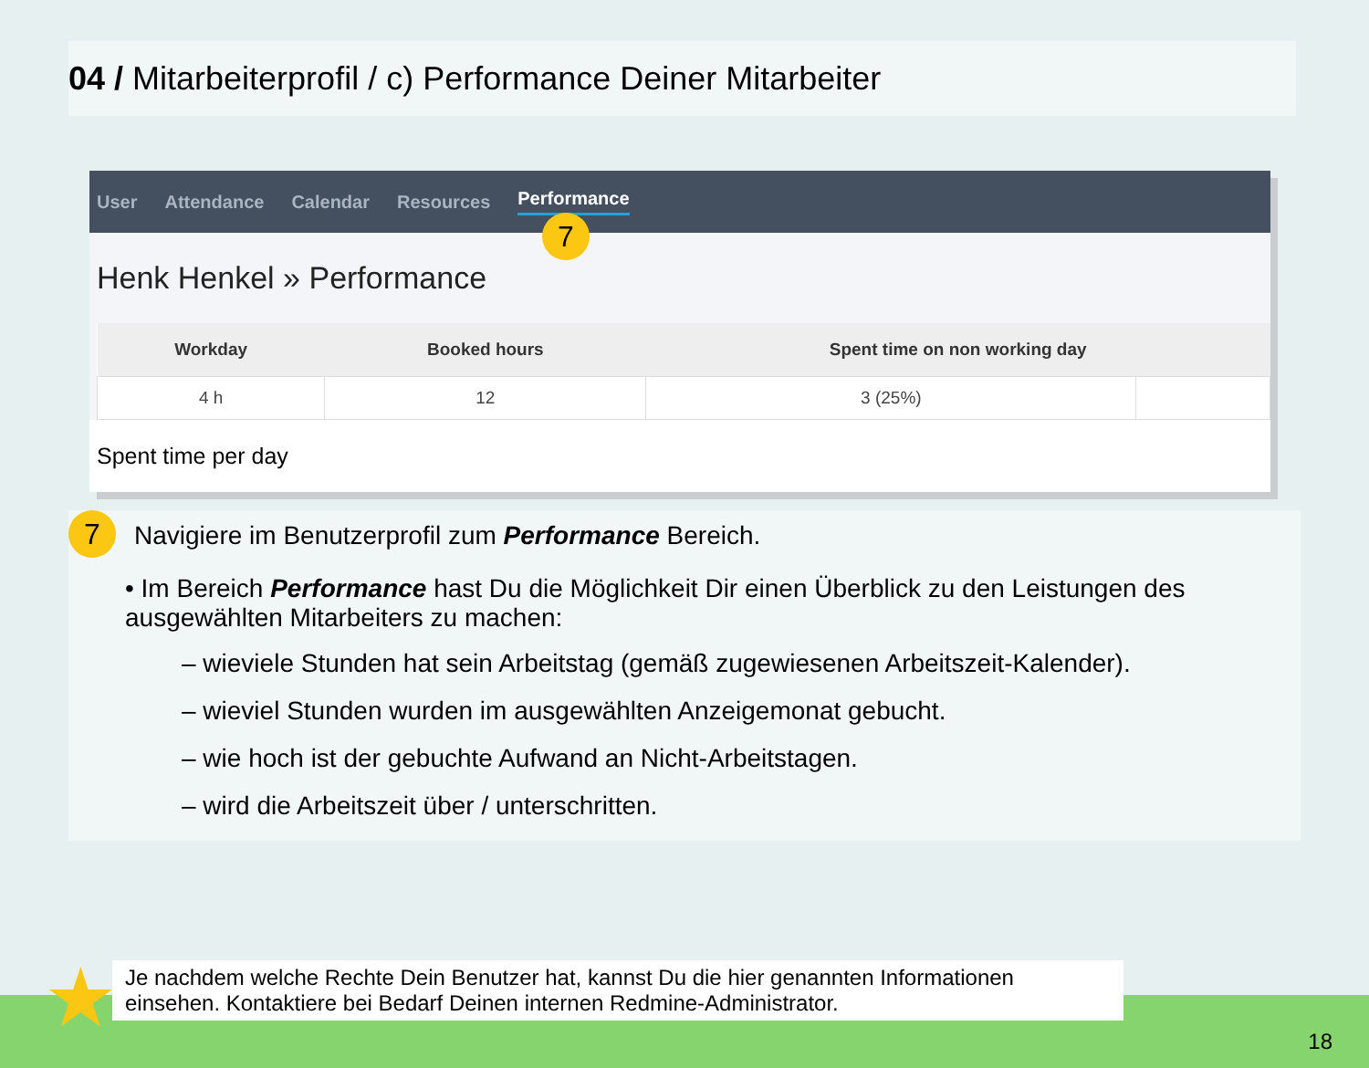04 / Mitarbeiterprofil / c) Performance Deiner Mitarbeiter
7
User Attendance Calendar Resources Performance
Henk Henkel » Performance
| Workday | Booked hours | Spent time on non working day | |
| --- | --- | --- | --- |
| 4 h | 12 | 3 (25%) | |
Spent time per day
7 Navigiere im Benutzerprofil zum Performance Bereich.
• Im Bereich Performance hast Du die Möglichkeit Dir einen Überblick zu den Leistungen des ausgewählten Mitarbeiters zu machen:
– wieviele Stunden hat sein Arbeitstag (gemäß zugewiesenen Arbeitszeit-Kalender).
– wieviel Stunden wurden im ausgewählten Anzeigemonat gebucht.
– wie hoch ist der gebuchte Aufwand an Nicht-Arbeitstagen.
– wird die Arbeitszeit über / unterschritten.
★
Je nachdem welche Rechte Dein Benutzer hat, kannst Du die hier genannten Informationen einsehen. Kontaktiere bei Bedarf Deinen internen Redmine-Administrator.
18